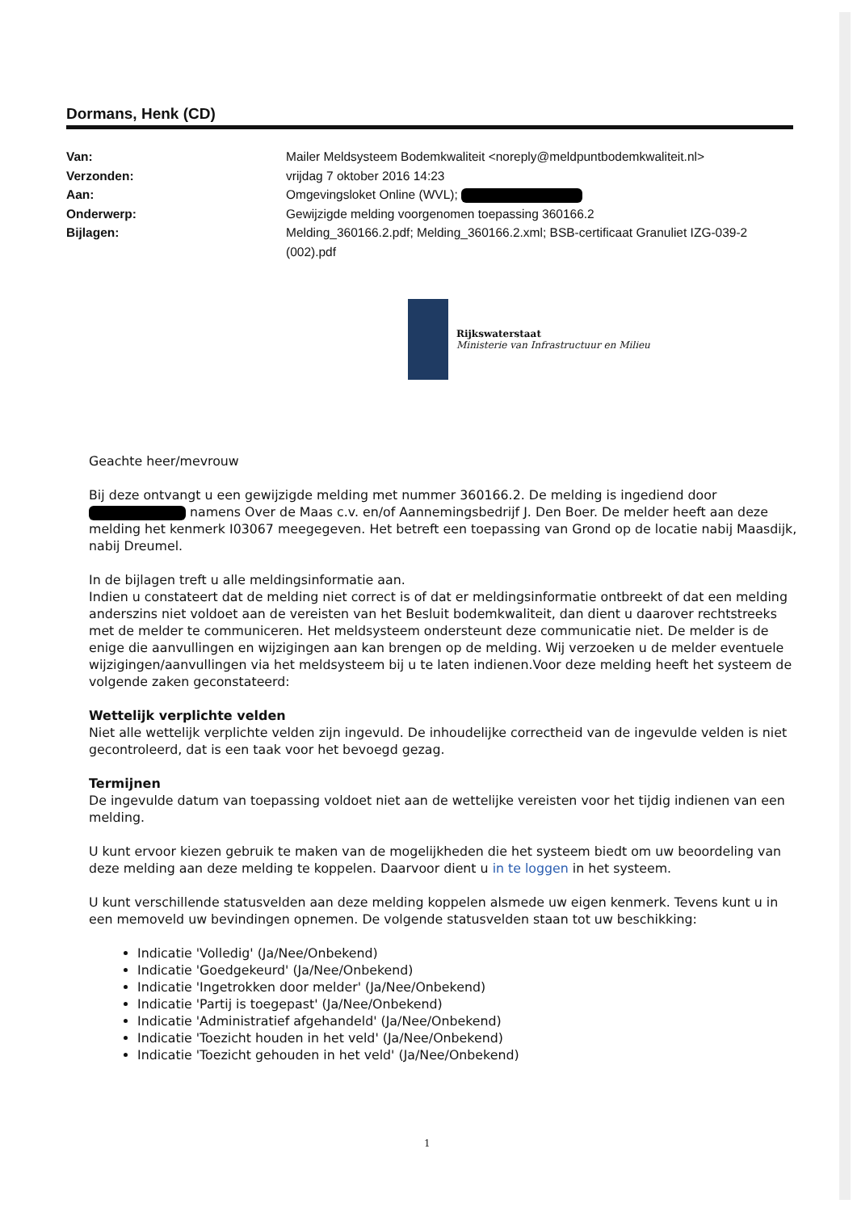Dormans, Henk (CD)
| Van: | Mailer Meldsysteem Bodemkwaliteit <noreply@meldpuntbodemkwaliteit.nl> |
| Verzonden: | vrijdag 7 oktober 2016 14:23 |
| Aan: | Omgevingsloket Online (WVL); |
| Onderwerp: | Gewijzigde melding voorgenomen toepassing 360166.2 |
| Bijlagen: | Melding_360166.2.pdf; Melding_360166.2.xml; BSB-certificaat Granuliet IZG-039-2 (002).pdf |
Rijkswaterstaat
Ministerie van Infrastructuur en Milieu
Geachte heer/mevrouw
Bij deze ontvangt u een gewijzigde melding met nummer 360166.2. De melding is ingediend door namens Over de Maas c.v. en/of Aannemingsbedrijf J. Den Boer. De melder heeft aan deze melding het kenmerk I03067 meegegeven. Het betreft een toepassing van Grond op de locatie nabij Maasdijk, nabij Dreumel.
In de bijlagen treft u alle meldingsinformatie aan.
Indien u constateert dat de melding niet correct is of dat er meldingsinformatie ontbreekt of dat een melding anderszins niet voldoet aan de vereisten van het Besluit bodemkwaliteit, dan dient u daarover rechtstreeks met de melder te communiceren. Het meldsysteem ondersteunt deze communicatie niet. De melder is de enige die aanvullingen en wijzigingen aan kan brengen op de melding. Wij verzoeken u de melder eventuele wijzigingen/aanvullingen via het meldsysteem bij u te laten indienen.Voor deze melding heeft het systeem de volgende zaken geconstateerd:
Wettelijk verplichte velden
Niet alle wettelijk verplichte velden zijn ingevuld. De inhoudelijke correctheid van de ingevulde velden is niet gecontroleerd, dat is een taak voor het bevoegd gezag.
Termijnen
De ingevulde datum van toepassing voldoet niet aan de wettelijke vereisten voor het tijdig indienen van een melding.
U kunt ervoor kiezen gebruik te maken van de mogelijkheden die het systeem biedt om uw beoordeling van deze melding aan deze melding te koppelen. Daarvoor dient u in te loggen in het systeem.
U kunt verschillende statusvelden aan deze melding koppelen alsmede uw eigen kenmerk. Tevens kunt u in een memoveld uw bevindingen opnemen. De volgende statusvelden staan tot uw beschikking:
Indicatie 'Volledig' (Ja/Nee/Onbekend)
Indicatie 'Goedgekeurd' (Ja/Nee/Onbekend)
Indicatie 'Ingetrokken door melder' (Ja/Nee/Onbekend)
Indicatie 'Partij is toegepast' (Ja/Nee/Onbekend)
Indicatie 'Administratief afgehandeld' (Ja/Nee/Onbekend)
Indicatie 'Toezicht houden in het veld' (Ja/Nee/Onbekend)
Indicatie 'Toezicht gehouden in het veld' (Ja/Nee/Onbekend)
1